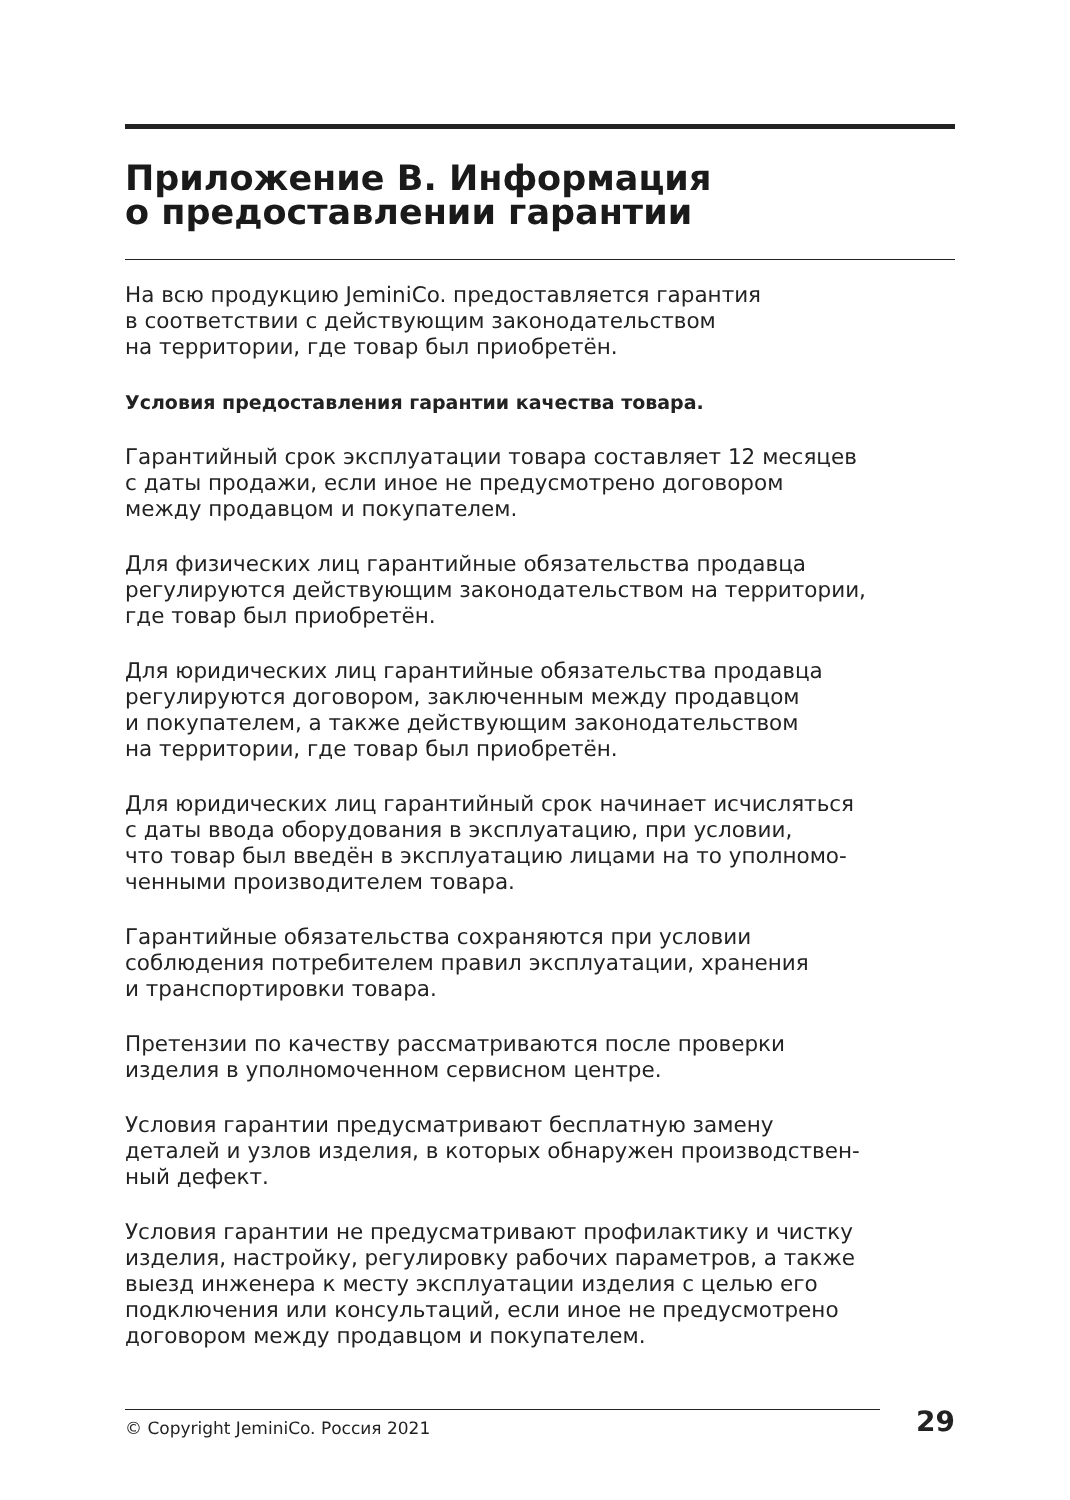Приложение В. Информация
о предоставлении гарантии
На всю продукцию JeminiCo. предоставляется гарантия
в соответствии с действующим законодательством
на территории, где товар был приобретён.
Условия предоставления гарантии качества товара.
Гарантийный срок эксплуатации товара составляет 12 месяцев
с даты продажи, если иное не предусмотрено договором
между продавцом и покупателем.
Для физических лиц гарантийные обязательства продавца
регулируются действующим законодательством на территории,
где товар был приобретён.
Для юридических лиц гарантийные обязательства продавца
регулируются договором, заключенным между продавцом
и покупателем, а также действующим законодательством
на территории, где товар был приобретён.
Для юридических лиц гарантийный срок начинает исчисляться
с даты ввода оборудования в эксплуатацию, при условии,
что товар был введён в эксплуатацию лицами на то уполномо-
ченными производителем товара.
Гарантийные обязательства сохраняются при условии
соблюдения потребителем правил эксплуатации, хранения
и транспортировки товара.
Претензии по качеству рассматриваются после проверки
изделия в уполномоченном сервисном центре.
Условия гарантии предусматривают бесплатную замену
деталей и узлов изделия, в которых обнаружен производствен-
ный дефект.
Условия гарантии не предусматривают профилактику и чистку
изделия, настройку, регулировку рабочих параметров, а также
выезд инженера к месту эксплуатации изделия с целью его
подключения или консультаций, если иное не предусмотрено
договором между продавцом и покупателем.
© Copyright JeminiCo. Россия 2021
29